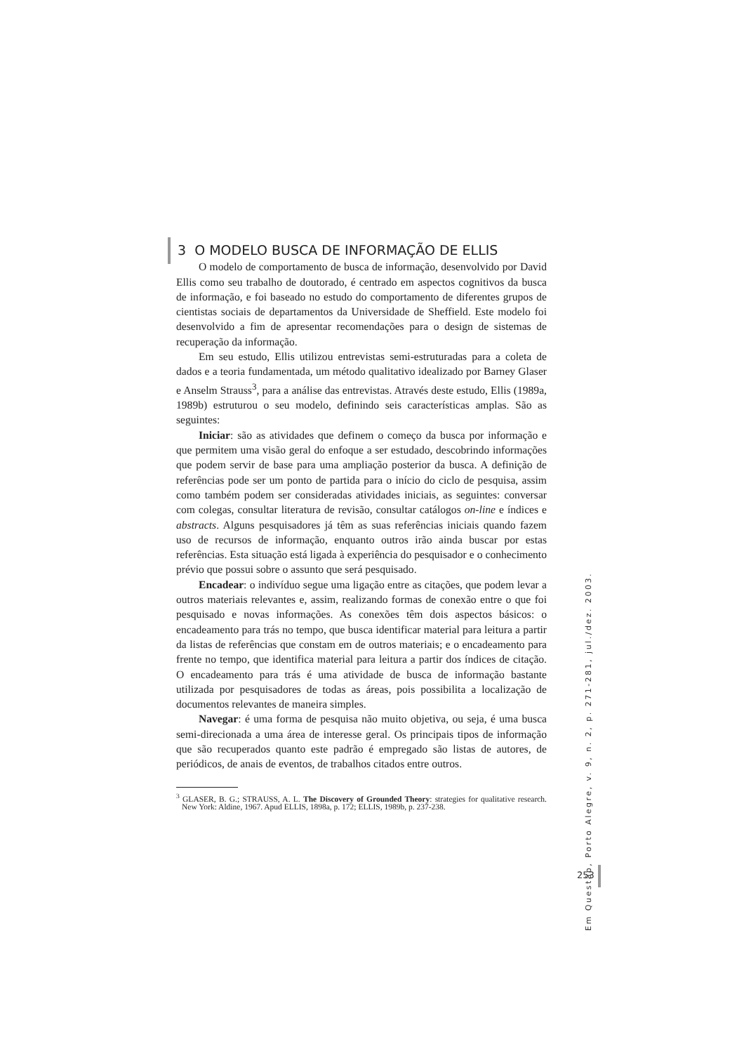3 O MODELO BUSCA DE INFORMAÇÃO DE ELLIS
O modelo de comportamento de busca de informação, desenvolvido por David Ellis como seu trabalho de doutorado, é centrado em aspectos cognitivos da busca de informação, e foi baseado no estudo do comportamento de diferentes grupos de cientistas sociais de departamentos da Universidade de Sheffield. Este modelo foi desenvolvido a fim de apresentar recomendações para o design de sistemas de recuperação da informação.
Em seu estudo, Ellis utilizou entrevistas semi-estruturadas para a coleta de dados e a teoria fundamentada, um método qualitativo idealizado por Barney Glaser e Anselm Strauss<sup>3</sup>, para a análise das entrevistas. Através deste estudo, Ellis (1989a, 1989b) estruturou o seu modelo, definindo seis características amplas. São as seguintes:
Iniciar: são as atividades que definem o começo da busca por informação e que permitem uma visão geral do enfoque a ser estudado, descobrindo informações que podem servir de base para uma ampliação posterior da busca. A definição de referências pode ser um ponto de partida para o início do ciclo de pesquisa, assim como também podem ser consideradas atividades iniciais, as seguintes: conversar com colegas, consultar literatura de revisão, consultar catálogos on-line e índices e abstracts. Alguns pesquisadores já têm as suas referências iniciais quando fazem uso de recursos de informação, enquanto outros irão ainda buscar por estas referências. Esta situação está ligada à experiência do pesquisador e o conhecimento prévio que possui sobre o assunto que será pesquisado.
Encadear: o indivíduo segue uma ligação entre as citações, que podem levar a outros materiais relevantes e, assim, realizando formas de conexão entre o que foi pesquisado e novas informações. As conexões têm dois aspectos básicos: o encadeamento para trás no tempo, que busca identificar material para leitura a partir da listas de referências que constam em de outros materiais; e o encadeamento para frente no tempo, que identifica material para leitura a partir dos índices de citação. O encadeamento para trás é uma atividade de busca de informação bastante utilizada por pesquisadores de todas as áreas, pois possibilita a localização de documentos relevantes de maneira simples.
Navegar: é uma forma de pesquisa não muito objetiva, ou seja, é uma busca semi-direcionada a uma área de interesse geral. Os principais tipos de informação que são recuperados quanto este padrão é empregado são listas de autores, de periódicos, de anais de eventos, de trabalhos citados entre outros.
<sup>3</sup> GLASER, B. G.; STRAUSS, A. L. The Discovery of Grounded Theory: strategies for qualitative research. New York: Aldine, 1967. Apud ELLIS, 1898a, p. 172; ELLIS, 1989b, p. 237-238.
Em Questão, Porto Alegre, v. 9, n. 2, p. 271-281, jul./dez. 2003.
253